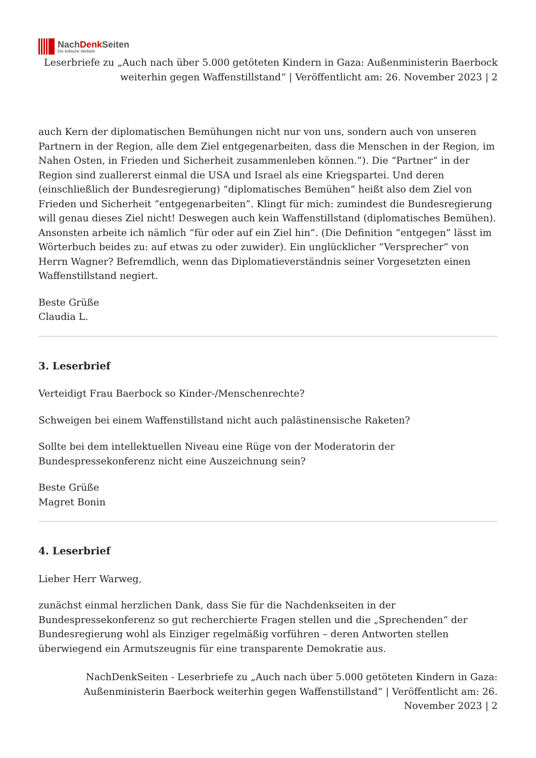NachDenk Seiten
Die kritische Website
Leserbriefe zu „Auch nach über 5.000 getöteten Kindern in Gaza: Außenministerin Baerbock weiterhin gegen Waffenstillstand“ | Veröffentlicht am: 26. November 2023 | 2
auch Kern der diplomatischen Bemühungen nicht nur von uns, sondern auch von unseren Partnern in der Region, alle dem Ziel entgegenarbeiten, dass die Menschen in der Region, im Nahen Osten, in Frieden und Sicherheit zusammenleben können.”). Die “Partner” in der Region sind zuallererst einmal die USA und Israel als eine Kriegspartei. Und deren (einschließlich der Bundesregierung) “diplomatisches Bemühen” heißt also dem Ziel von Frieden und Sicherheit “entgegenarbeiten”. Klingt für mich: zumindest die Bundesregierung will genau dieses Ziel nicht! Deswegen auch kein Waffenstillstand (diplomatisches Bemühen). Ansonsten arbeite ich nämlich “für oder auf ein Ziel hin”. (Die Definition “entgegen” lässt im Wörterbuch beides zu: auf etwas zu oder zuwider). Ein unglücklicher “Versprecher” von Herrn Wagner? Befremdlich, wenn das Diplomatieverständnis seiner Vorgesetzten einen Waffenstillstand negiert.
Beste Grüße
Claudia L.
3. Leserbrief
Verteidigt Frau Baerbock so Kinder-/Menschenrechte?
Schweigen bei einem Waffenstillstand nicht auch palästinensische Raketen?
Sollte bei dem intellektuellen Niveau eine Rüge von der Moderatorin der Bundespressekonferenz nicht eine Auszeichnung sein?
Beste Grüße
Magret Bonin
4. Leserbrief
Lieber Herr Warweg,
zunächst einmal herzlichen Dank, dass Sie für die Nachdenkseiten in der Bundespressekonferenz so gut recherchierte Fragen stellen und die „Sprechenden“ der Bundesregierung wohl als Einziger regelmäßig vorführen – deren Antworten stellen überwiegend ein Armutszeugnis für eine transparente Demokratie aus.
NachDenkSeiten - Leserbriefe zu „Auch nach über 5.000 getöteten Kindern in Gaza: Außenministerin Baerbock weiterhin gegen Waffenstillstand“ | Veröffentlicht am: 26. November 2023 | 2